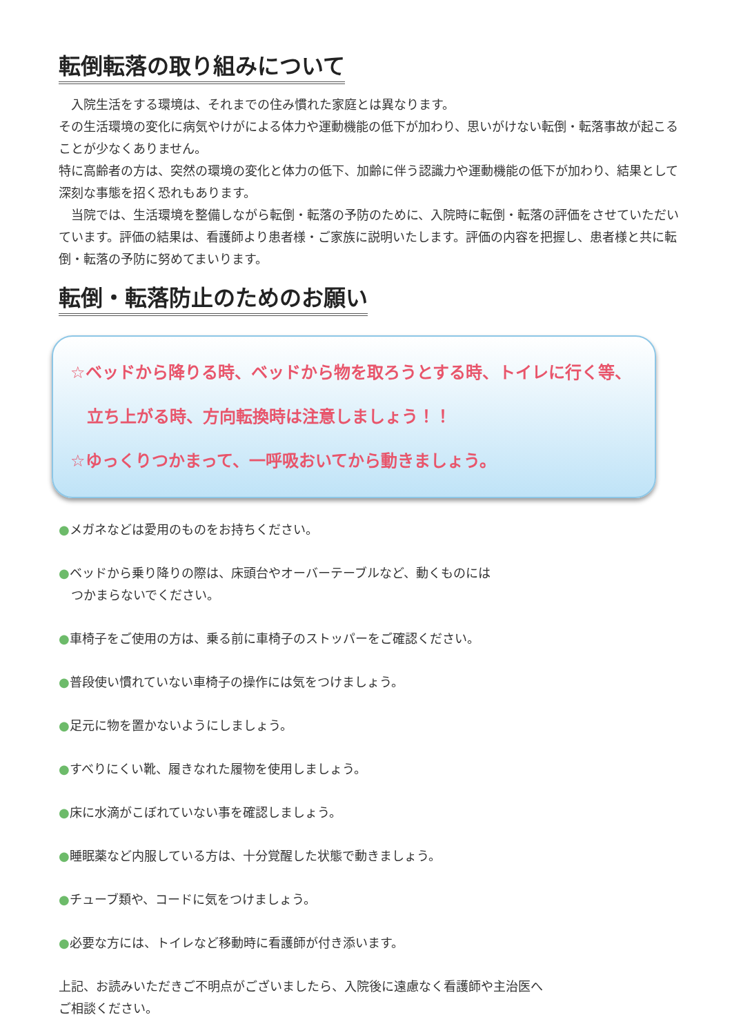転倒転落の取り組みについて
　入院生活をする環境は、それまでの住み慣れた家庭とは異なります。
その生活環境の変化に病気やけがによる体力や運動機能の低下が加わり、思いがけない転倒・転落事故が起こることが少なくありません。
特に高齢者の方は、突然の環境の変化と体力の低下、加齢に伴う認識力や運動機能の低下が加わり、結果として深刻な事態を招く恐れもあります。
　当院では、生活環境を整備しながら転倒・転落の予防のために、入院時に転倒・転落の評価をさせていただいています。評価の結果は、看護師より患者様・ご家族に説明いたします。評価の内容を把握し、患者様と共に転倒・転落の予防に努めてまいります。
転倒・転落防止のためのお願い
☆ベッドから降りる時、ベッドから物を取ろうとする時、トイレに行く等、
　立ち上がる時、方向転換時は注意しましょう！！
☆ゆっくりつかまって、一呼吸おいてから動きましょう。
●メガネなどは愛用のものをお持ちください。
●ベッドから乗り降りの際は、床頭台やオーバーテーブルなど、動くものには
　つかまらないでください。
●車椅子をご使用の方は、乗る前に車椅子のストッパーをご確認ください。
●普段使い慣れていない車椅子の操作には気をつけましょう。
●足元に物を置かないようにしましょう。
●すべりにくい靴、履きなれた履物を使用しましょう。
●床に水滴がこぼれていない事を確認しましょう。
●睡眠薬など内服している方は、十分覚醒した状態で動きましょう。
●チューブ類や、コードに気をつけましょう。
●必要な方には、トイレなど移動時に看護師が付き添います。
上記、お読みいただきご不明点がございましたら、入院後に遠慮なく看護師や主治医へ
ご相談ください。